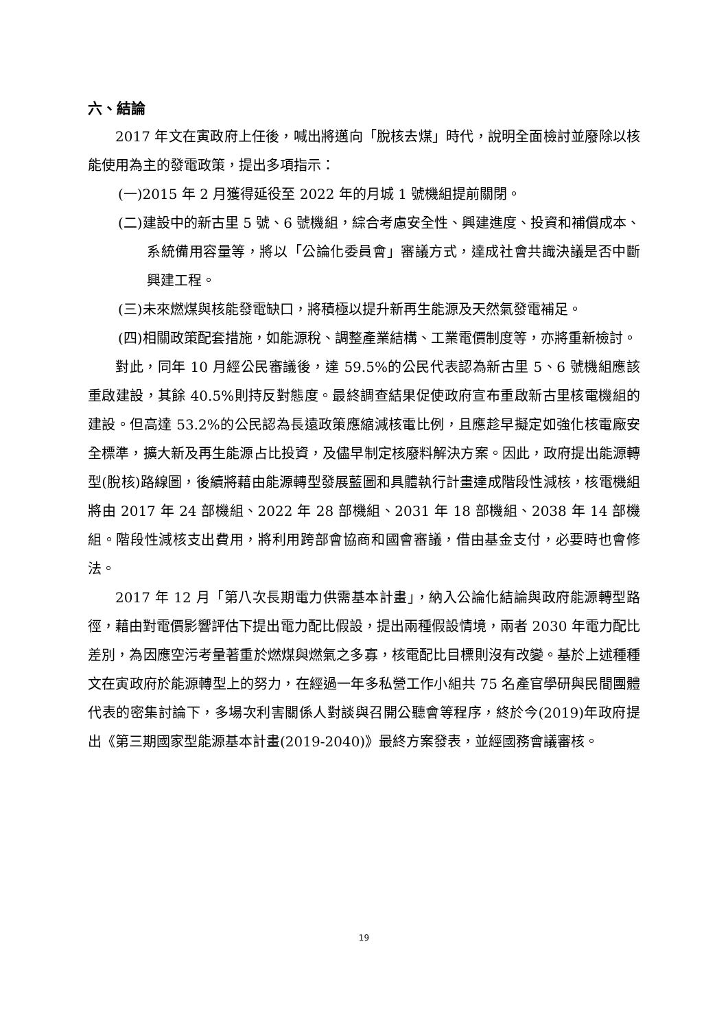六、結論
2017 年文在寅政府上任後，喊出將邁向「脫核去煤」時代，說明全面檢討並廢除以核能使用為主的發電政策，提出多項指示：
(一)2015 年 2 月獲得延役至 2022 年的月城 1 號機組提前關閉。
(二)建設中的新古里 5 號、6 號機組，綜合考慮安全性、興建進度、投資和補償成本、系統備用容量等，將以「公論化委員會」審議方式，達成社會共識決議是否中斷興建工程。
(三)未來燃煤與核能發電缺口，將積極以提升新再生能源及天然氣發電補足。
(四)相關政策配套措施，如能源稅、調整產業結構、工業電價制度等，亦將重新檢討。
對此，同年 10 月經公民審議後，達 59.5%的公民代表認為新古里 5、6 號機組應該重啟建設，其餘 40.5%則持反對態度。最終調查結果促使政府宣布重啟新古里核電機組的建設。但高達 53.2%的公民認為長遠政策應縮減核電比例，且應趁早擬定如強化核電廠安全標準，擴大新及再生能源占比投資，及儘早制定核廢料解決方案。因此，政府提出能源轉型(脫核)路線圖，後續將藉由能源轉型發展藍圖和具體執行計畫達成階段性減核，核電機組將由 2017 年 24 部機組、2022 年 28 部機組、2031 年 18 部機組、2038 年 14 部機組。階段性減核支出費用，將利用跨部會協商和國會審議，借由基金支付，必要時也會修法。
2017 年 12 月「第八次長期電力供需基本計畫」，納入公論化結論與政府能源轉型路徑，藉由對電價影響評估下提出電力配比假設，提出兩種假設情境，兩者 2030 年電力配比差別，為因應空污考量著重於燃煤與燃氣之多寡，核電配比目標則沒有改變。基於上述種種文在寅政府於能源轉型上的努力，在經過一年多私營工作小組共 75 名產官學研與民間團體代表的密集討論下，多場次利害關係人對談與召開公聽會等程序，終於今(2019)年政府提出《第三期國家型能源基本計畫(2019-2040)》最終方案發表，並經國務會議審核。
19